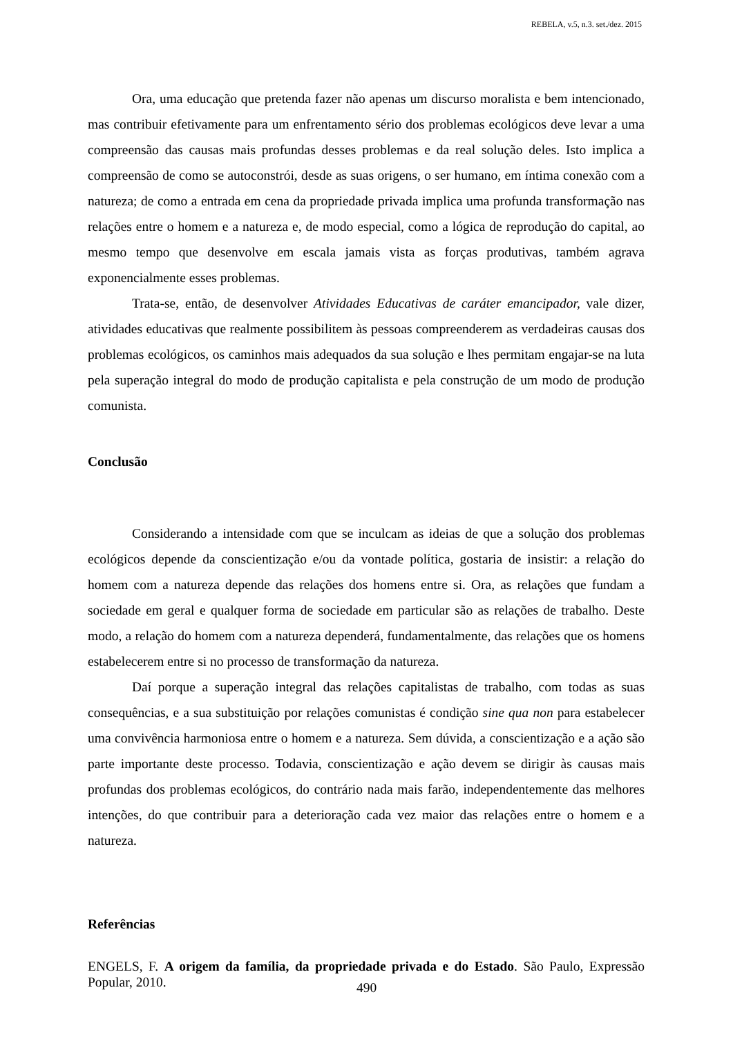REBELA, v.5, n.3. set./dez. 2015
Ora, uma educação que pretenda fazer não apenas um discurso moralista e bem intencionado, mas contribuir efetivamente para um enfrentamento sério dos problemas ecológicos deve levar a uma compreensão das causas mais profundas desses problemas e da real solução deles. Isto implica a compreensão de como se autoconstrói, desde as suas origens, o ser humano, em íntima conexão com a natureza; de como a entrada em cena da propriedade privada implica uma profunda transformação nas relações entre o homem e a natureza e, de modo especial, como a lógica de reprodução do capital, ao mesmo tempo que desenvolve em escala jamais vista as forças produtivas, também agrava exponencialmente esses problemas.
Trata-se, então, de desenvolver Atividades Educativas de caráter emancipador, vale dizer, atividades educativas que realmente possibilitem às pessoas compreenderem as verdadeiras causas dos problemas ecológicos, os caminhos mais adequados da sua solução e lhes permitam engajar-se na luta pela superação integral do modo de produção capitalista e pela construção de um modo de produção comunista.
Conclusão
Considerando a intensidade com que se inculcam as ideias de que a solução dos problemas ecológicos depende da conscientização e/ou da vontade política, gostaria de insistir: a relação do homem com a natureza depende das relações dos homens entre si. Ora, as relações que fundam a sociedade em geral e qualquer forma de sociedade em particular são as relações de trabalho. Deste modo, a relação do homem com a natureza dependerá, fundamentalmente, das relações que os homens estabelecerem entre si no processo de transformação da natureza.
Daí porque a superação integral das relações capitalistas de trabalho, com todas as suas consequências, e a sua substituição por relações comunistas é condição sine qua non para estabelecer uma convivência harmoniosa entre o homem e a natureza. Sem dúvida, a conscientização e a ação são parte importante deste processo. Todavia, conscientização e ação devem se dirigir às causas mais profundas dos problemas ecológicos, do contrário nada mais farão, independentemente das melhores intenções, do que contribuir para a deterioração cada vez maior das relações entre o homem e a natureza.
Referências
ENGELS, F. A origem da família, da propriedade privada e do Estado. São Paulo, Expressão Popular, 2010.
490